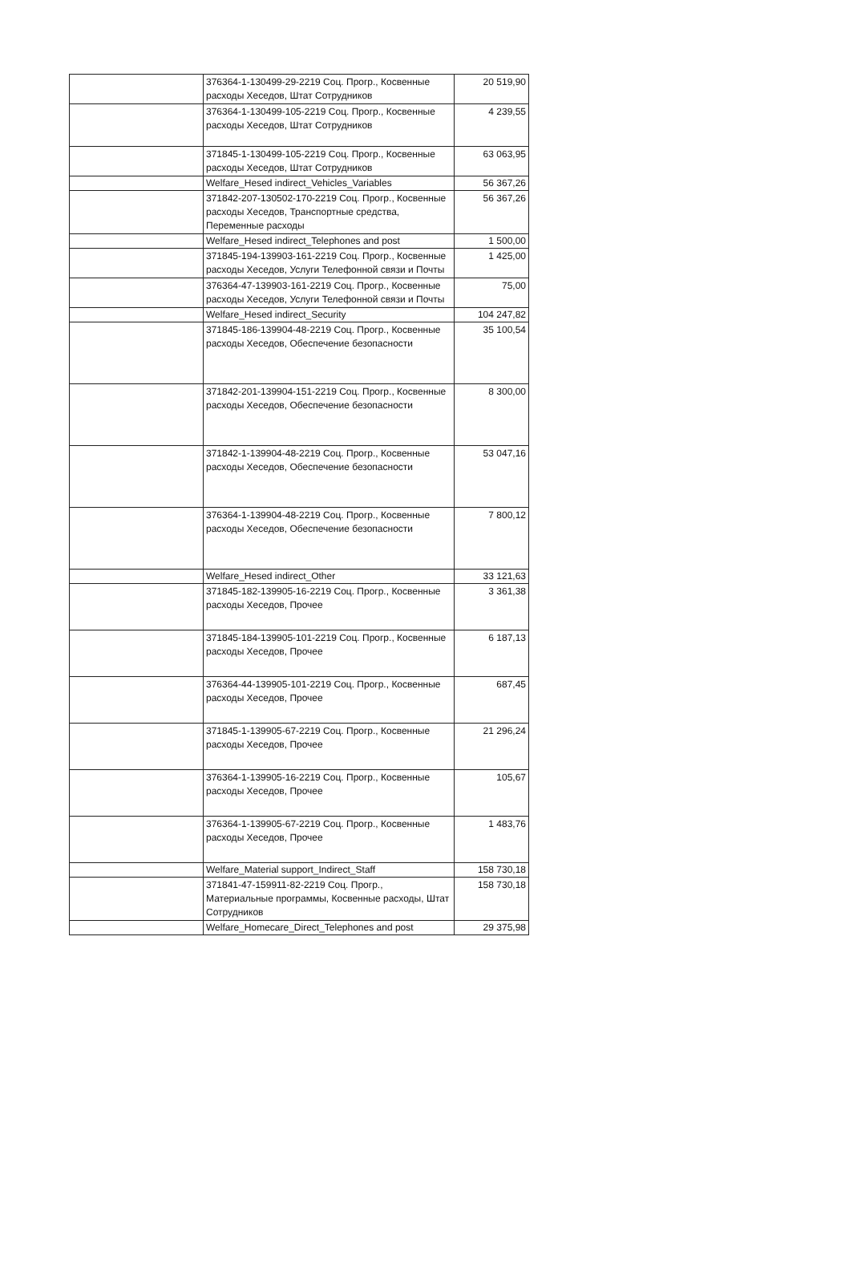| | | 376364-1-130499-29-2219 Соц. Прогр., Косвенные расходы Хеседов, Штат Сотрудников | 20 519,90 |
| | | 376364-1-130499-105-2219 Соц. Прогр., Косвенные расходы Хеседов, Штат Сотрудников | 4 239,55 |
| | | 371845-1-130499-105-2219 Соц. Прогр., Косвенные расходы Хеседов, Штат Сотрудников | 63 063,95 |
| | Welfare_Hesed indirect_Vehicles_Variables | | 56 367,26 |
| | | 371842-207-130502-170-2219 Соц. Прогр., Косвенные расходы Хеседов, Транспортные средства, Переменные расходы | 56 367,26 |
| | Welfare_Hesed indirect_Telephones and post | | 1 500,00 |
| | | 371845-194-139903-161-2219 Соц. Прогр., Косвенные расходы Хеседов, Услуги Телефонной связи и Почты | 1 425,00 |
| | | 376364-47-139903-161-2219 Соц. Прогр., Косвенные расходы Хеседов, Услуги Телефонной связи и Почты | 75,00 |
| | Welfare_Hesed indirect_Security | | 104 247,82 |
| | | 371845-186-139904-48-2219 Соц. Прогр., Косвенные расходы Хеседов, Обеспечение безопасности | 35 100,54 |
| | | 371842-201-139904-151-2219 Соц. Прогр., Косвенные расходы Хеседов, Обеспечение безопасности | 8 300,00 |
| | | 371842-1-139904-48-2219 Соц. Прогр., Косвенные расходы Хеседов, Обеспечение безопасности | 53 047,16 |
| | | 376364-1-139904-48-2219 Соц. Прогр., Косвенные расходы Хеседов, Обеспечение безопасности | 7 800,12 |
| | Welfare_Hesed indirect_Other | | 33 121,63 |
| | | 371845-182-139905-16-2219 Соц. Прогр., Косвенные расходы Хеседов, Прочее | 3 361,38 |
| | | 371845-184-139905-101-2219 Соц. Прогр., Косвенные расходы Хеседов, Прочее | 6 187,13 |
| | | 376364-44-139905-101-2219 Соц. Прогр., Косвенные расходы Хеседов, Прочее | 687,45 |
| | | 371845-1-139905-67-2219 Соц. Прогр., Косвенные расходы Хеседов, Прочее | 21 296,24 |
| | | 376364-1-139905-16-2219 Соц. Прогр., Косвенные расходы Хеседов, Прочее | 105,67 |
| | | 376364-1-139905-67-2219 Соц. Прогр., Косвенные расходы Хеседов, Прочее | 1 483,76 |
| | Welfare_Material support_Indirect_Staff | | 158 730,18 |
| | | 371841-47-159911-82-2219 Соц. Прогр., Материальные программы, Косвенные расходы, Штат Сотрудников | 158 730,18 |
| | Welfare_Homecare_Direct_Telephones and post | | 29 375,98 |